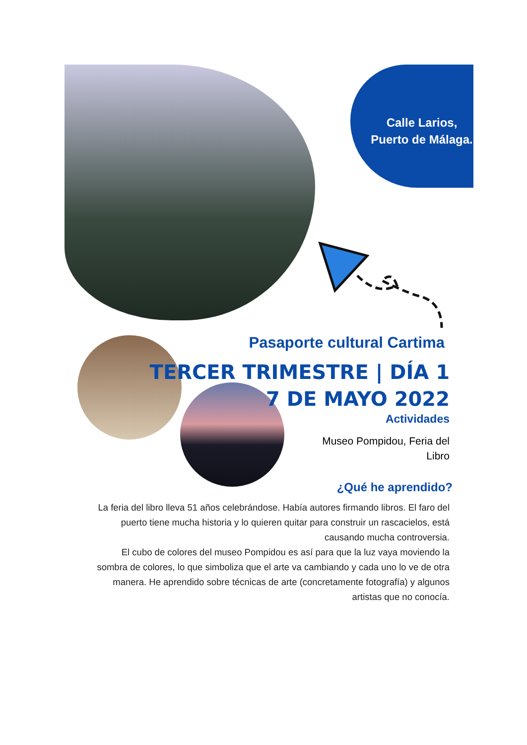Calle Larios, Puerto de Málaga.
Pasaporte cultural Cartima
TERCER TRIMESTRE | DÍA 1
7 DE MAYO 2022
Actividades
Museo Pompidou, Feria del Libro
¿Qué he aprendido?
La feria del libro lleva 51 años celebrándose. Había autores firmando libros. El faro del puerto tiene mucha historia y lo quieren quitar para construir un rascacielos, está causando mucha controversia.
El cubo de colores del museo Pompidou es así para que la luz vaya moviendo la sombra de colores, lo que simboliza que el arte va cambiando y cada uno lo ve de otra manera. He aprendido sobre técnicas de arte (concretamente fotografía) y algunos artistas que no conocía.